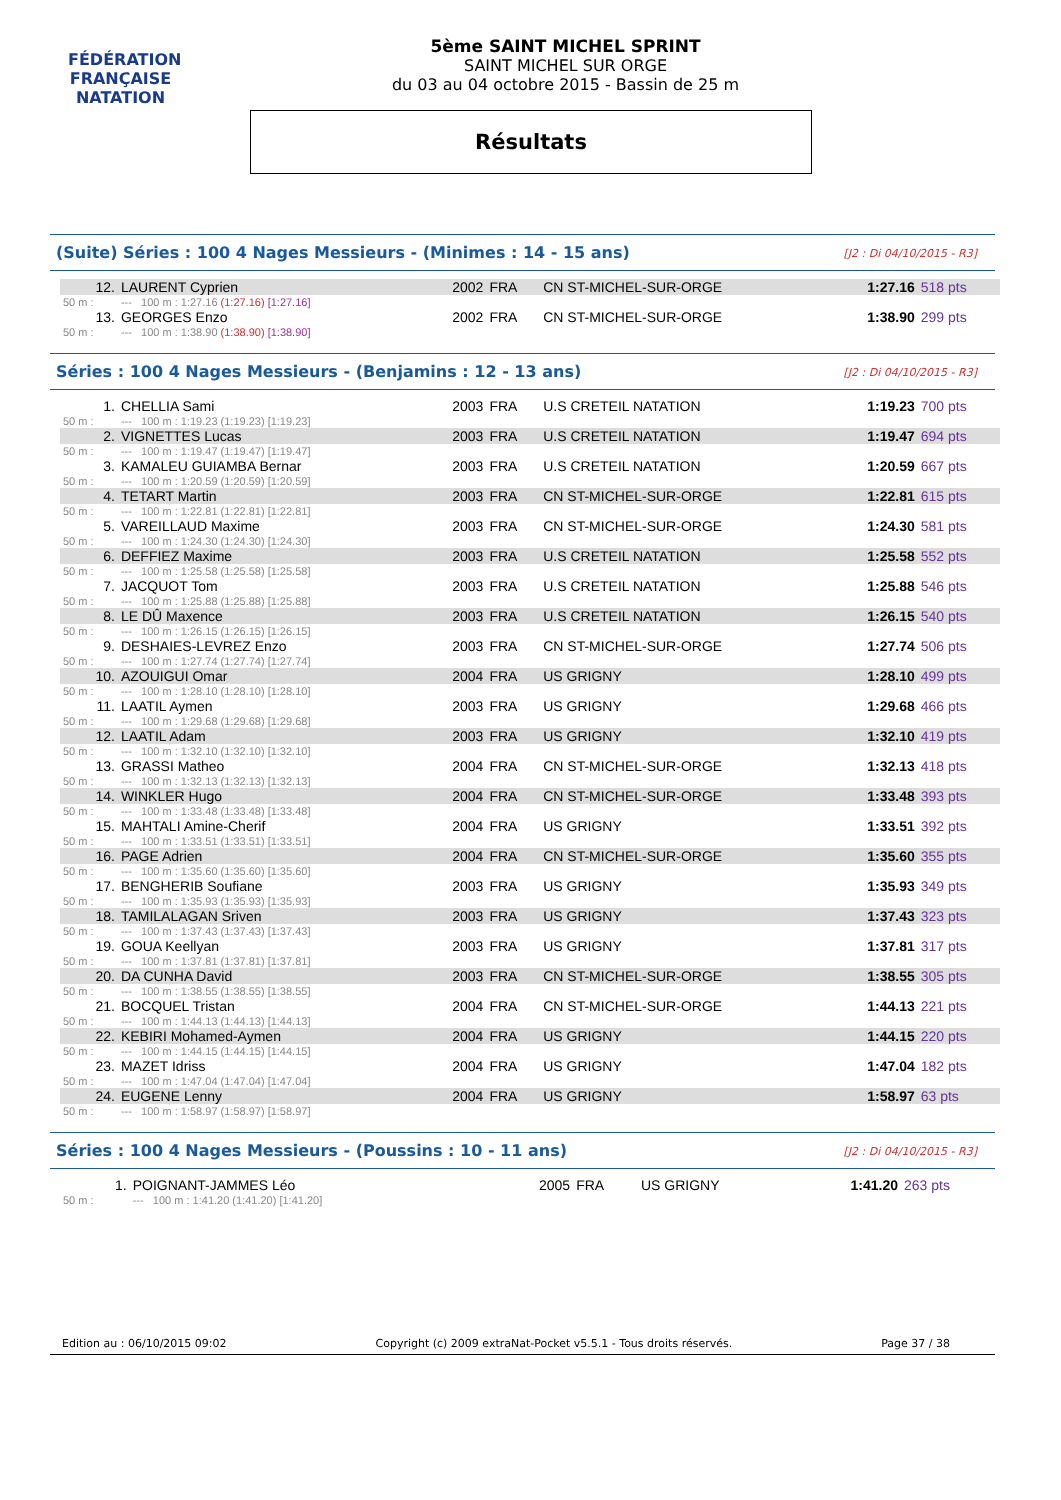FÉDÉRATION FRANÇAISE
NATATION
5ème SAINT MICHEL SPRINT
SAINT MICHEL SUR ORGE
du 03 au 04 octobre 2015 - Bassin de 25 m
Résultats
(Suite) Séries : 100 4 Nages Messieurs - (Minimes : 14 - 15 ans) [J2 : Di 04/10/2015 - R3]
| 12. | LAURENT Cyprien | 2002 | FRA | CN ST-MICHEL-SUR-ORGE | 1:27.16 | 518 pts |
| 50 m : | --- 100 m : 1:27.16 (1:27.16) [1:27.16] | | | | | |
| 13. | GEORGES Enzo | 2002 | FRA | CN ST-MICHEL-SUR-ORGE | 1:38.90 | 299 pts |
| 50 m : | --- 100 m : 1:38.90 (1:38.90) [1:38.90] | | | | | |
Séries : 100 4 Nages Messieurs - (Benjamins : 12 - 13 ans) [J2 : Di 04/10/2015 - R3]
| 1. | CHELLIA Sami | 2003 | FRA | U.S CRETEIL NATATION | 1:19.23 | 700 pts |
| 50 m : | --- 100 m : 1:19.23 (1:19.23) [1:19.23] | | | | | |
| 2. | VIGNETTES Lucas | 2003 | FRA | U.S CRETEIL NATATION | 1:19.47 | 694 pts |
| 50 m : | --- 100 m : 1:19.47 (1:19.47) [1:19.47] | | | | | |
| 3. | KAMALEU GUIAMBA Bernar | 2003 | FRA | U.S CRETEIL NATATION | 1:20.59 | 667 pts |
| 50 m : | --- 100 m : 1:20.59 (1:20.59) [1:20.59] | | | | | |
| 4. | TETART Martin | 2003 | FRA | CN ST-MICHEL-SUR-ORGE | 1:22.81 | 615 pts |
| 50 m : | --- 100 m : 1:22.81 (1:22.81) [1:22.81] | | | | | |
| 5. | VAREILLAUD Maxime | 2003 | FRA | CN ST-MICHEL-SUR-ORGE | 1:24.30 | 581 pts |
| 50 m : | --- 100 m : 1:24.30 (1:24.30) [1:24.30] | | | | | |
| 6. | DEFFIEZ Maxime | 2003 | FRA | U.S CRETEIL NATATION | 1:25.58 | 552 pts |
| 50 m : | --- 100 m : 1:25.58 (1:25.58) [1:25.58] | | | | | |
| 7. | JACQUOT Tom | 2003 | FRA | U.S CRETEIL NATATION | 1:25.88 | 546 pts |
| 50 m : | --- 100 m : 1:25.88 (1:25.88) [1:25.88] | | | | | |
| 8. | LE DÛ Maxence | 2003 | FRA | U.S CRETEIL NATATION | 1:26.15 | 540 pts |
| 50 m : | --- 100 m : 1:26.15 (1:26.15) [1:26.15] | | | | | |
| 9. | DESHAIES-LEVREZ Enzo | 2003 | FRA | CN ST-MICHEL-SUR-ORGE | 1:27.74 | 506 pts |
| 50 m : | --- 100 m : 1:27.74 (1:27.74) [1:27.74] | | | | | |
| 10. | AZOUIGUI Omar | 2004 | FRA | US GRIGNY | 1:28.10 | 499 pts |
| 50 m : | --- 100 m : 1:28.10 (1:28.10) [1:28.10] | | | | | |
| 11. | LAATIL Aymen | 2003 | FRA | US GRIGNY | 1:29.68 | 466 pts |
| 50 m : | --- 100 m : 1:29.68 (1:29.68) [1:29.68] | | | | | |
| 12. | LAATIL Adam | 2003 | FRA | US GRIGNY | 1:32.10 | 419 pts |
| 50 m : | --- 100 m : 1:32.10 (1:32.10) [1:32.10] | | | | | |
| 13. | GRASSI Matheo | 2004 | FRA | CN ST-MICHEL-SUR-ORGE | 1:32.13 | 418 pts |
| 50 m : | --- 100 m : 1:32.13 (1:32.13) [1:32.13] | | | | | |
| 14. | WINKLER Hugo | 2004 | FRA | CN ST-MICHEL-SUR-ORGE | 1:33.48 | 393 pts |
| 50 m : | --- 100 m : 1:33.48 (1:33.48) [1:33.48] | | | | | |
| 15. | MAHTALI Amine-Cherif | 2004 | FRA | US GRIGNY | 1:33.51 | 392 pts |
| 50 m : | --- 100 m : 1:33.51 (1:33.51) [1:33.51] | | | | | |
| 16. | PAGE Adrien | 2004 | FRA | CN ST-MICHEL-SUR-ORGE | 1:35.60 | 355 pts |
| 50 m : | --- 100 m : 1:35.60 (1:35.60) [1:35.60] | | | | | |
| 17. | BENGHERIB Soufiane | 2003 | FRA | US GRIGNY | 1:35.93 | 349 pts |
| 50 m : | --- 100 m : 1:35.93 (1:35.93) [1:35.93] | | | | | |
| 18. | TAMILALAGAN Sriven | 2003 | FRA | US GRIGNY | 1:37.43 | 323 pts |
| 50 m : | --- 100 m : 1:37.43 (1:37.43) [1:37.43] | | | | | |
| 19. | GOUA Keellyan | 2003 | FRA | US GRIGNY | 1:37.81 | 317 pts |
| 50 m : | --- 100 m : 1:37.81 (1:37.81) [1:37.81] | | | | | |
| 20. | DA CUNHA David | 2003 | FRA | CN ST-MICHEL-SUR-ORGE | 1:38.55 | 305 pts |
| 50 m : | --- 100 m : 1:38.55 (1:38.55) [1:38.55] | | | | | |
| 21. | BOCQUEL Tristan | 2004 | FRA | CN ST-MICHEL-SUR-ORGE | 1:44.13 | 221 pts |
| 50 m : | --- 100 m : 1:44.13 (1:44.13) [1:44.13] | | | | | |
| 22. | KEBIRI Mohamed-Aymen | 2004 | FRA | US GRIGNY | 1:44.15 | 220 pts |
| 50 m : | --- 100 m : 1:44.15 (1:44.15) [1:44.15] | | | | | |
| 23. | MAZET Idriss | 2004 | FRA | US GRIGNY | 1:47.04 | 182 pts |
| 50 m : | --- 100 m : 1:47.04 (1:47.04) [1:47.04] | | | | | |
| 24. | EUGENE Lenny | 2004 | FRA | US GRIGNY | 1:58.97 | 63 pts |
| 50 m : | --- 100 m : 1:58.97 (1:58.97) [1:58.97] | | | | | |
Séries : 100 4 Nages Messieurs - (Poussins : 10 - 11 ans) [J2 : Di 04/10/2015 - R3]
| 1. | POIGNANT-JAMMES Léo | 2005 | FRA | US GRIGNY | 1:41.20 | 263 pts |
| 50 m : | --- 100 m : 1:41.20 (1:41.20) [1:41.20] | | | | | |
Edition au : 06/10/2015 09:02 Copyright (c) 2009 extraNat-Pocket v5.5.1 - Tous droits réservés. Page 37 / 38